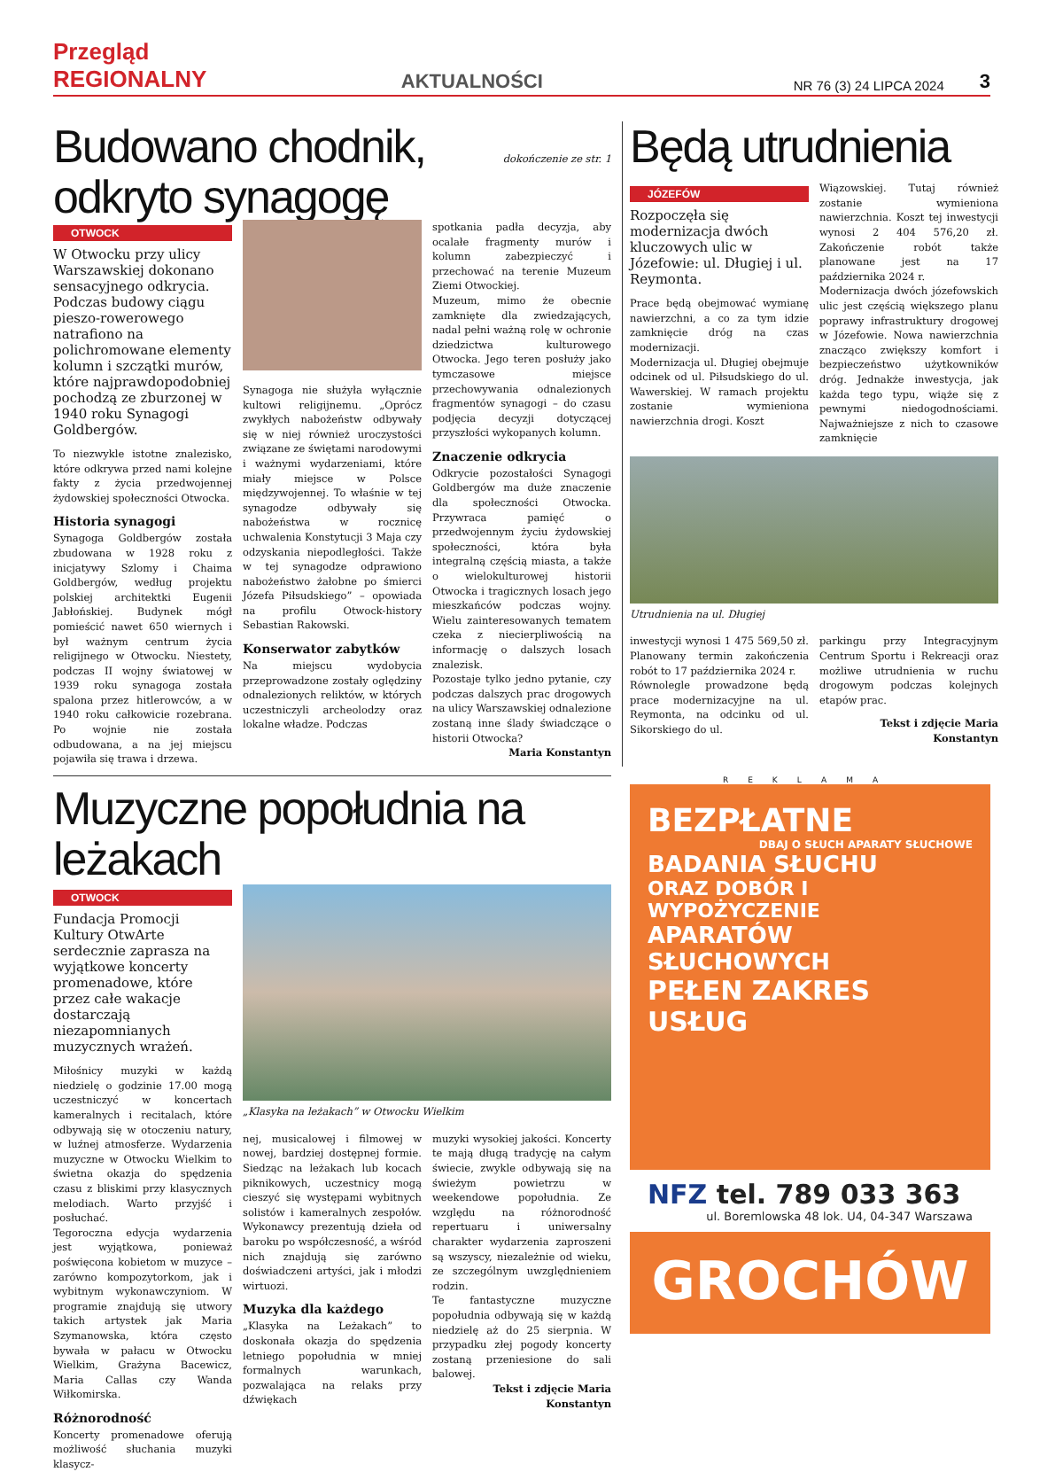Przegląd REGIONALNY
AKTUALNOŚCI
NR 76 (3) 24 LIPCA 2024
3
Budowano chodnik,
odkryto synagogę
dokończenie ze str. 1
OTWOCK
W Otwocku przy ulicy Warszawskiej dokonano sensacyjnego odkrycia. Podczas budowy ciągu pieszo-rowerowego natrafiono na polichromowane elementy kolumn i szczątki murów, które najprawdopodobniej pochodzą ze zburzonej w 1940 roku Synagogi Goldbergów.
To niezwykle istotne znalezisko, które odkrywa przed nami kolejne fakty z życia przedwojennej żydowskiej społeczności Otwocka.
Historia synagogi
Synagoga Goldbergów została zbudowana w 1928 roku z inicjatywy Szlomy i Chaima Goldbergów, według projektu polskiej architektki Eugenii Jabłońskiej. Budynek mógł pomieścić nawet 650 wiernych i był ważnym centrum życia religijnego w Otwocku. Niestety, podczas II wojny światowej w 1939 roku synagoga została spalona przez hitlerowców, a w 1940 roku całkowicie rozebrana. Po wojnie nie została odbudowana, a na jej miejscu pojawiła się trawa i drzewa.
Synagoga nie służyła wyłącznie kultowi religijnemu. „Oprócz zwykłych nabożeństw odbywały się w niej również uroczystości związane ze świętami narodowymi i ważnymi wydarzeniami, które miały miejsce w Polsce międzywojennej. To właśnie w tej synagodze odbywały się nabożeństwa w rocznicę uchwalenia Konstytucji 3 Maja czy odzyskania niepodległości. Także w tej synagodze odprawiono nabożeństwo żałobne po śmierci Józefa Piłsudskiego” – opowiada na profilu Otwock-history Sebastian Rakowski.
Konserwator zabytków
Na miejscu wydobycia przeprowadzone zostały oględziny odnalezionych reliktów, w których uczestniczyli archeolodzy oraz lokalne władze. Podczas
spotkania padła decyzja, aby ocalałe fragmenty murów i kolumn zabezpieczyć i przechować na terenie Muzeum Ziemi Otwockiej.
Muzeum, mimo że obecnie zamknięte dla zwiedzających, nadal pełni ważną rolę w ochronie dziedzictwa kulturowego Otwocka. Jego teren posłuży jako tymczasowe miejsce przechowywania odnalezionych fragmentów synagogi – do czasu podjęcia decyzji dotyczącej przyszłości wykopanych kolumn.
Znaczenie odkrycia
Odkrycie pozostałości Synagogi Goldbergów ma duże znaczenie dla społeczności Otwocka. Przywraca pamięć o przedwojennym życiu żydowskiej społeczności, która była integralną częścią miasta, a także o wielokulturowej historii Otwocka i tragicznych losach jego mieszkańców podczas wojny. Wielu zainteresowanych tematem czeka z niecierpliwością na informację o dalszych losach znalezisk.
Pozostaje tylko jedno pytanie, czy podczas dalszych prac drogowych na ulicy Warszawskiej odnalezione zostaną inne ślady świadczące o historii Otwocka?
Maria Konstantyn
Będą utrudnienia
JÓZEFÓW
Rozpoczęła się modernizacja dwóch kluczowych ulic w Józefowie: ul. Długiej i ul. Reymonta.
Prace będą obejmować wymianę nawierzchni, a co za tym idzie zamknięcie dróg na czas modernizacji.
Modernizacja ul. Długiej obejmuje odcinek od ul. Piłsudskiego do ul. Wawerskiej. W ramach projektu zostanie wymieniona nawierzchnia drogi. Koszt
Wiązowskiej. Tutaj również zostanie wymieniona nawierzchnia. Koszt tej inwestycji wynosi 2 404 576,20 zł. Zakończenie robót także planowane jest na 17 października 2024 r.
Modernizacja dwóch józefowskich ulic jest częścią większego planu poprawy infrastruktury drogowej w Józefowie. Nowa nawierzchnia znacząco zwiększy komfort i bezpieczeństwo użytkowników dróg. Jednakże inwestycja, jak każda tego typu, wiąże się z pewnymi niedogodnościami. Najważniejsze z nich to czasowe zamknięcie
Utrudnienia na ul. Długiej
inwestycji wynosi 1 475 569,50 zł. Planowany termin zakończenia robót to 17 października 2024 r.
Równolegle prowadzone będą prace modernizacyjne na ul. Reymonta, na odcinku od ul. Sikorskiego do ul.
parkingu przy Integracyjnym Centrum Sportu i Rekreacji oraz możliwe utrudnienia w ruchu drogowym podczas kolejnych etapów prac.
Tekst i zdjęcie Maria Konstantyn
Muzyczne popołudnia na leżakach
OTWOCK
Fundacja Promocji Kultury OtwArte serdecznie zaprasza na wyjątkowe koncerty promenadowe, które przez całe wakacje dostarczają niezapomnianych muzycznych wrażeń.
Miłośnicy muzyki w każdą niedzielę o godzinie 17.00 mogą uczestniczyć w koncertach kameralnych i recitalach, które odbywają się w otoczeniu natury, w luźnej atmosferze. Wydarzenia muzyczne w Otwocku Wielkim to świetna okazja do spędzenia czasu z bliskimi przy klasycznych melodiach. Warto przyjść i posłuchać.
Tegoroczna edycja wydarzenia jest wyjątkowa, ponieważ poświęcona kobietom w muzyce – zarówno kompozytorkom, jak i wybitnym wykonawczyniom. W programie znajdują się utwory takich artystek jak Maria Szymanowska, która często bywała w pałacu w Otwocku Wielkim, Grażyna Bacewicz, Maria Callas czy Wanda Wiłkomirska.
Różnorodność
Koncerty promenadowe oferują możliwość słuchania muzyki klasycz-
„Klasyka na leżakach” w Otwocku Wielkim
nej, musicalowej i filmowej w nowej, bardziej dostępnej formie. Siedząc na leżakach lub kocach piknikowych, uczestnicy mogą cieszyć się występami wybitnych solistów i kameralnych zespołów. Wykonawcy prezentują dzieła od baroku po współczesność, a wśród nich znajdują się zarówno doświadczeni artyści, jak i młodzi wirtuozi.
Muzyka dla każdego
„Klasyka na Leżakach” to doskonała okazja do spędzenia letniego popołudnia w mniej formalnych warunkach, pozwalająca na relaks przy dźwiękach
muzyki wysokiej jakości. Koncerty te mają długą tradycję na całym świecie, zwykle odbywają się na świeżym powietrzu w weekendowe popołudnia. Ze względu na różnorodność repertuaru i uniwersalny charakter wydarzenia zaproszeni są wszyscy, niezależnie od wieku, ze szczególnym uwzględnieniem rodzin.
Te fantastyczne muzyczne popołudnia odbywają się w każdą niedzielę aż do 25 sierpnia. W przypadku złej pogody koncerty zostaną przeniesione do sali balowej.
Tekst i zdjęcie Maria Konstantyn
REKLAMA
BEZPŁATNE
DBAJ O SŁUCH APARATY SŁUCHOWE
BADANIA SŁUCHU
ORAZ DOBÓR I WYPOŻYCZENIE
APARATÓW SŁUCHOWYCH
PEŁEN ZAKRES USŁUG
NFZ tel. 789 033 363
ul. Boremlowska 48 lok. U4, 04-347 Warszawa
GROCHÓW